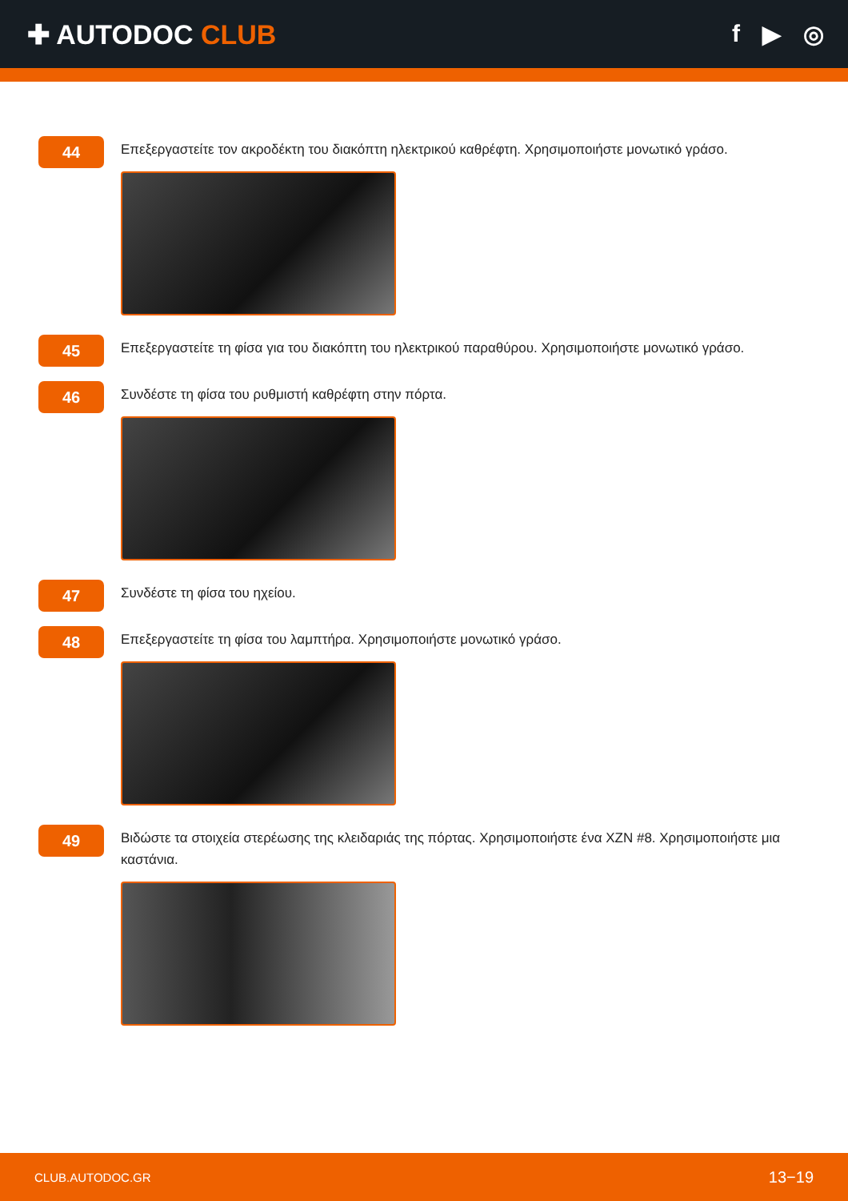✚ AUTODOC CLUB f ▶ ◎
44
Επεξεργαστείτε τον ακροδέκτη του διακόπτη ηλεκτρικού καθρέφτη. Χρησιμοποιήστε μονωτικό γράσο.
45
Επεξεργαστείτε τη φίσα για του διακόπτη του ηλεκτρικού παραθύρου. Χρησιμοποιήστε μονωτικό γράσο.
46
Συνδέστε τη φίσα του ρυθμιστή καθρέφτη στην πόρτα.
47
Συνδέστε τη φίσα του ηχείου.
48
Επεξεργαστείτε τη φίσα του λαμπτήρα. Χρησιμοποιήστε μονωτικό γράσο.
49
Βιδώστε τα στοιχεία στερέωσης της κλειδαριάς της πόρτας. Χρησιμοποιήστε ένα XZN #8. Χρησιμοποιήστε μια καστάνια.
CLUB.AUTODOC.GR 13−19